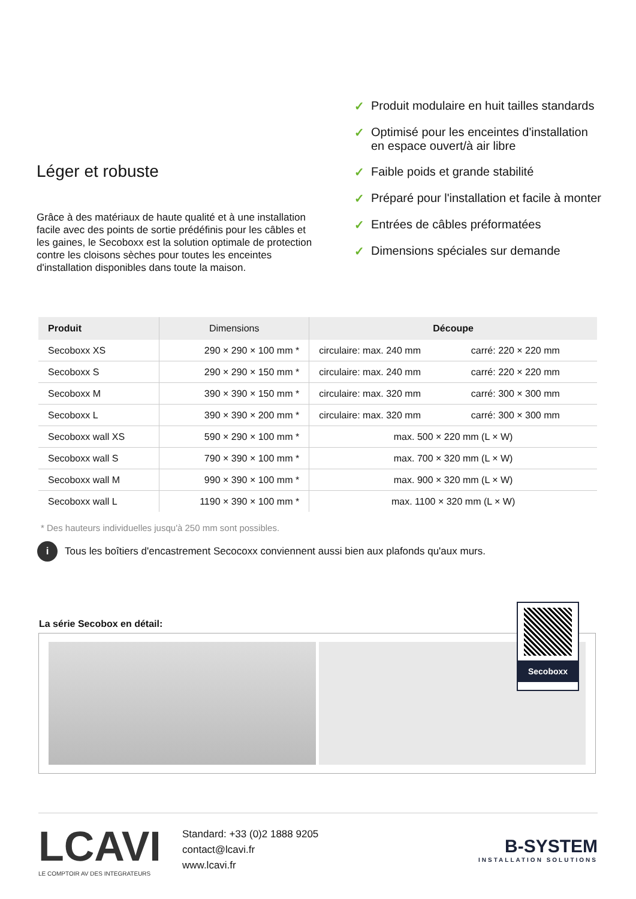Léger et robuste
Grâce à des matériaux de haute qualité et à une installation facile avec des points de sortie prédéfinis pour les câbles et les gaines, le Secoboxx est la solution optimale de protection contre les cloisons sèches pour toutes les enceintes d'installation disponibles dans toute la maison.
✓ Produit modulaire en huit tailles standards
✓ Optimisé pour les enceintes d'installation
en espace ouvert/à air libre
✓ Faible poids et grande stabilité
✓ Préparé pour l'installation et facile à monter
✓ Entrées de câbles préformatées
✓ Dimensions spéciales sur demande
| Produit | Dimensions | Découpe | |
| --- | --- | --- | --- |
| Secoboxx XS | 290 × 290 × 100 mm * | circulaire: max. 240 mm | carré: 220 × 220 mm |
| Secoboxx S | 290 × 290 × 150 mm * | circulaire: max. 240 mm | carré: 220 × 220 mm |
| Secoboxx M | 390 × 390 × 150 mm * | circulaire: max. 320 mm | carré: 300 × 300 mm |
| Secoboxx L | 390 × 390 × 200 mm * | circulaire: max. 320 mm | carré: 300 × 300 mm |
| Secoboxx wall XS | 590 × 290 × 100 mm * | max. 500 × 220 mm (L × W) | |
| Secoboxx wall S | 790 × 390 × 100 mm * | max. 700 × 320 mm (L × W) | |
| Secoboxx wall M | 990 × 390 × 100 mm * | max. 900 × 320 mm (L × W) | |
| Secoboxx wall L | 1190 × 390 × 100 mm * | max. 1100 × 320 mm (L × W) | |
* Des hauteurs individuelles jusqu'à 250 mm sont possibles.
i
Tous les boîtiers d'encastrement Secocoxx conviennent aussi bien aux plafonds qu'aux murs.
La série Secobox en détail:
Secoboxx
LCAVI
LE COMPTOIR AV DES INTEGRATEURS
Standard: +33 (0)2 1888 9205
contact@lcavi.fr
www.lcavi.fr
B-SYSTEM
INSTALLATION SOLUTIONS